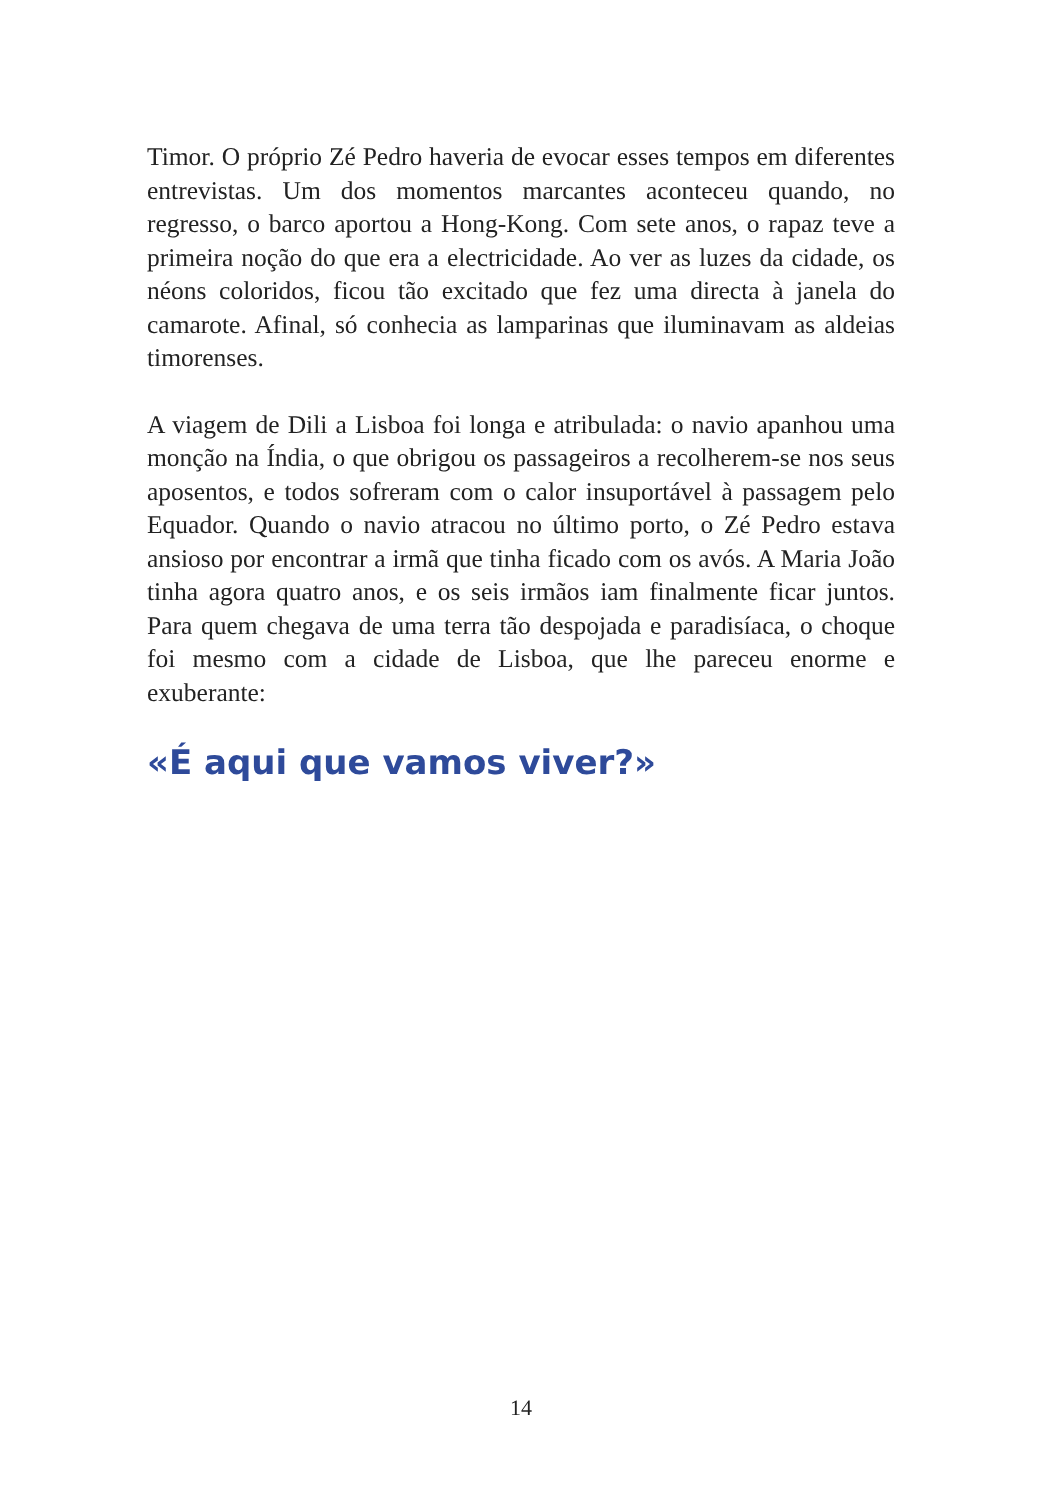Timor. O próprio Zé Pedro haveria de evocar esses tempos em diferentes entrevistas. Um dos momentos marcantes aconteceu quando, no regresso, o barco aportou a Hong-Kong. Com sete anos, o rapaz teve a primeira noção do que era a electricidade. Ao ver as luzes da cidade, os néons coloridos, ficou tão excitado que fez uma directa à janela do camarote. Afinal, só conhecia as lamparinas que iluminavam as aldeias timorenses.
A viagem de Dili a Lisboa foi longa e atribulada: o navio apanhou uma monção na Índia, o que obrigou os passageiros a recolherem-se nos seus aposentos, e todos sofreram com o calor insuportável à passagem pelo Equador. Quando o navio atracou no último porto, o Zé Pedro estava ansioso por encontrar a irmã que tinha ficado com os avós. A Maria João tinha agora quatro anos, e os seis irmãos iam finalmente ficar juntos. Para quem chegava de uma terra tão despojada e paradisíaca, o choque foi mesmo com a cidade de Lisboa, que lhe pareceu enorme e exuberante:
«É aqui que vamos viver?»
14